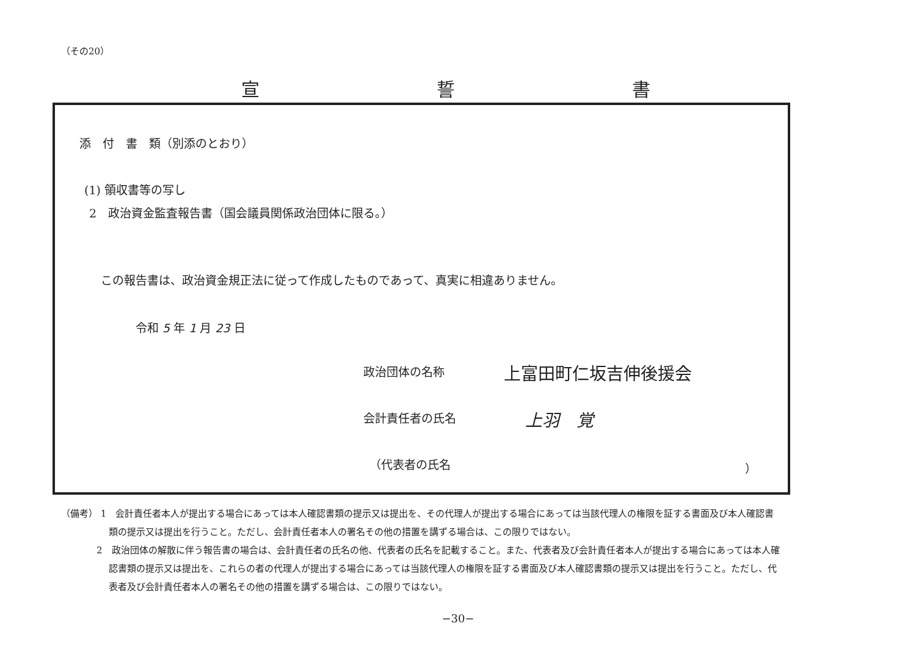（その20）
宣 誓 書
添　付　書　類（別添のとおり）
(1) 領収書等の写し
2　政治資金監査報告書（国会議員関係政治団体に限る。）
この報告書は、政治資金規正法に従って作成したものであって、真実に相違ありません。
令和 5 年 1 月 23 日
政治団体の名称 上富田町仁坂吉伸後援会
会計責任者の氏名 上羽　覚
（代表者の氏名 ）
（備考） 1　会計責任者本人が提出する場合にあっては本人確認書類の提示又は提出を、その代理人が提出する場合にあっては当該代理人の権限を証する書面及び本人確認書類の提示又は提出を行うこと。ただし、会計責任者本人の署名その他の措置を講ずる場合は、この限りではない。
2　政治団体の解散に伴う報告書の場合は、会計責任者の氏名の他、代表者の氏名を記載すること。また、代表者及び会計責任者本人が提出する場合にあっては本人確認書類の提示又は提出を、これらの者の代理人が提出する場合にあっては当該代理人の権限を証する書面及び本人確認書類の提示又は提出を行うこと。ただし、代表者及び会計責任者本人の署名その他の措置を講ずる場合は、この限りではない。
−30−